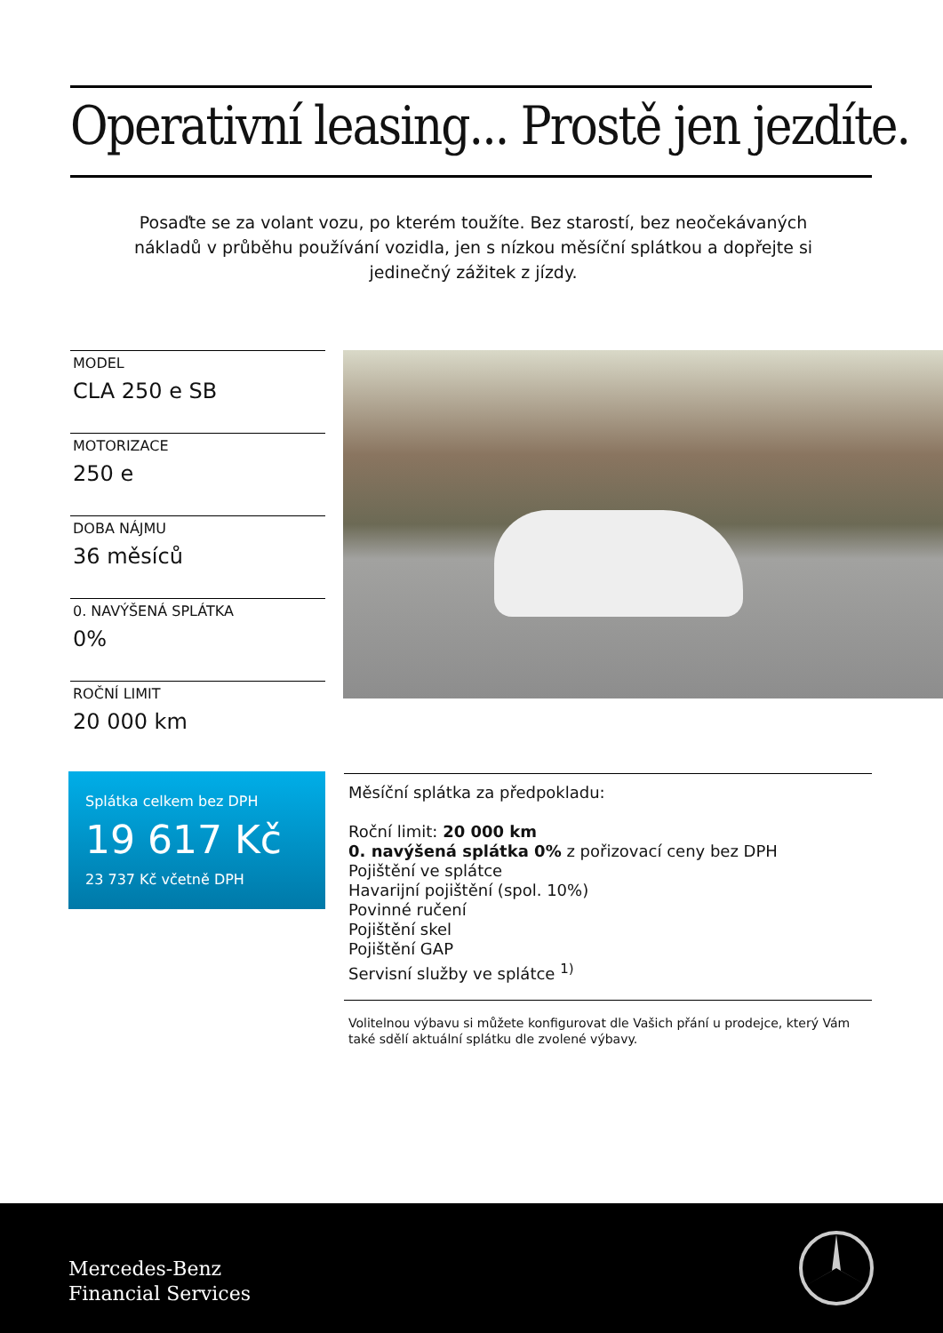Operativní leasing... Prostě jen jezdíte.
Posaďte se za volant vozu, po kterém toužíte. Bez starostí, bez neočekávaných nákladů v průběhu používání vozidla, jen s nízkou měsíční splátkou a dopřejte si jedinečný zážitek z jízdy.
MODEL
CLA 250 e SB
MOTORIZACE
250 e
DOBA NÁJMU
36 měsíců
0. NAVÝŠENÁ SPLÁTKA
0%
ROČNÍ LIMIT
20 000 km
Splátka celkem bez DPH
19 617 Kč
23 737 Kč včetně DPH
Měsíční splátka za předpokladu:
Roční limit: 20 000 km
0. navýšená splátka 0% z pořizovací ceny bez DPH
Pojištění ve splátce
Havarijní pojištění (spol. 10%)
Povinné ručení
Pojištění skel
Pojištění GAP
Servisní služby ve splátce <sup>1)</sup>
Volitelnou výbavu si můžete konfigurovat dle Vašich přání u prodejce, který Vám také sdělí aktuální splátku dle zvolené výbavy.
Mercedes-Benz
Financial Services